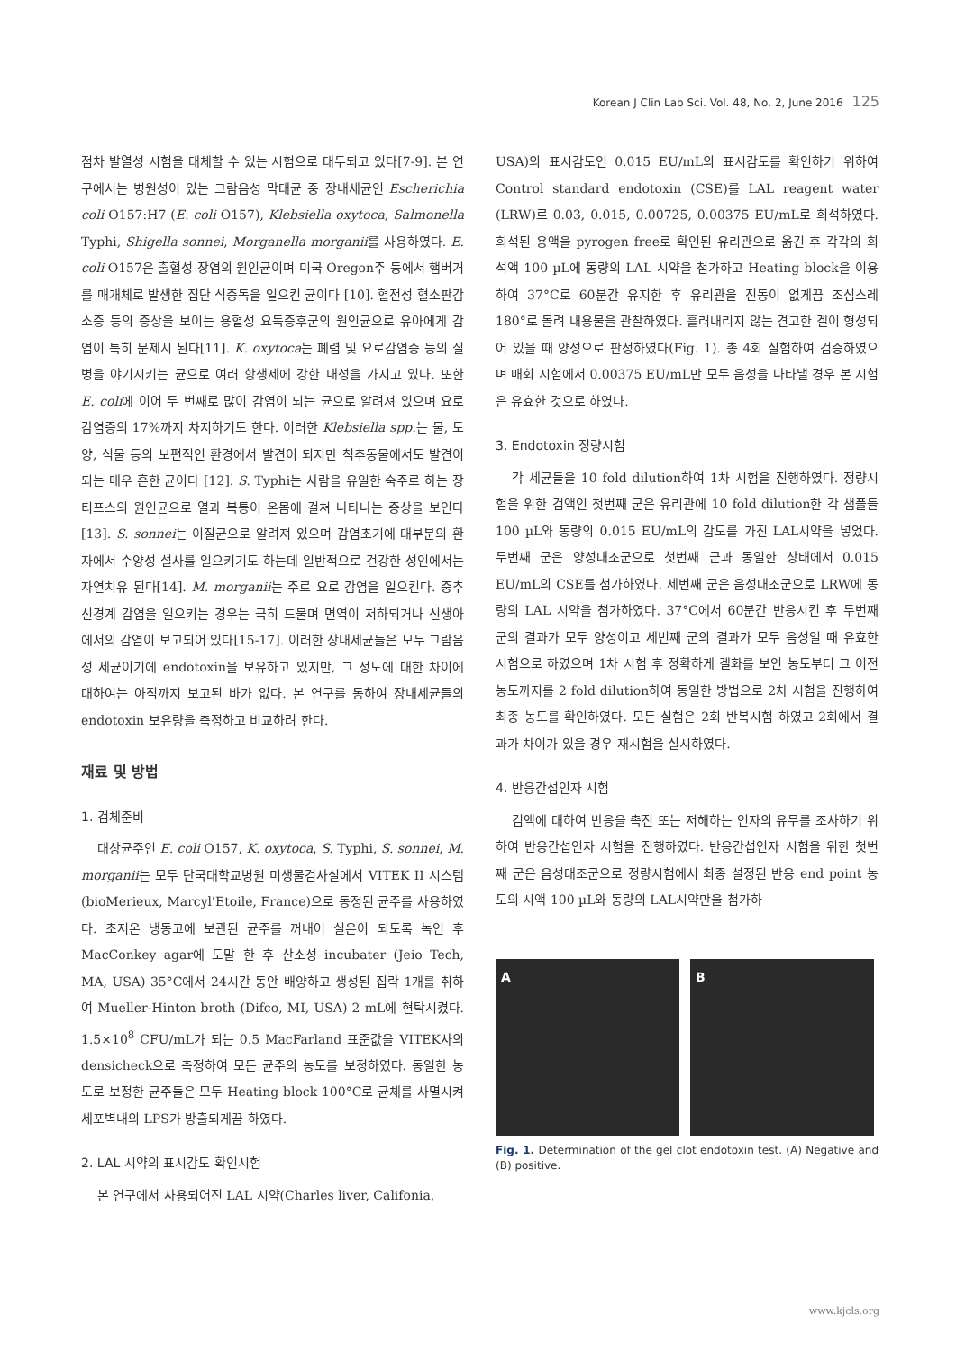Korean J Clin Lab Sci. Vol. 48, No. 2, June 2016 125
점차 발열성 시험을 대체할 수 있는 시험으로 대두되고 있다[7-9]. 본 연구에서는 병원성이 있는 그람음성 막대균 중 장내세균인 Escherichia coli O157:H7 (E. coli O157), Klebsiella oxytoca, Salmonella Typhi, Shigella sonnei, Morganella morganii를 사용하였다. E. coli O157은 출혈성 장염의 원인균이며 미국 Oregon주 등에서 햄버거를 매개체로 발생한 집단 식중독을 일으킨 균이다 [10]. 혈전성 혈소판감소증 등의 증상을 보이는 용혈성 요독증후군의 원인균으로 유아에게 감염이 특히 문제시 된다[11]. K. oxytoca는 폐렴 및 요로감염증 등의 질병을 야기시키는 균으로 여러 항생제에 강한 내성을 가지고 있다. 또한 E. coli에 이어 두 번째로 많이 감염이 되는 균으로 알려져 있으며 요로감염증의 17%까지 차지하기도 한다. 이러한 Klebsiella spp. 는 물, 토양, 식물 등의 보편적인 환경에서 발견이 되지만 척추동물에서도 발견이 되는 매우 흔한 균이다 [12]. S. Typhi는 사람을 유일한 숙주로 하는 장티프스의 원인균으로 열과 복통이 온몸에 걸쳐 나타나는 증상을 보인다[13]. S. sonnei는 이질균으로 알려져 있으며 감염초기에 대부분의 환자에서 수양성 설사를 일으키기도 하는데 일반적으로 건강한 성인에서는 자연치유 된다[14]. M. morganii는 주로 요로 감염을 일으킨다. 중추신경계 감염을 일으키는 경우는 극히 드물며 면역이 저하되거나 신생아에서의 감염이 보고되어 있다[15-17]. 이러한 장내세균들은 모두 그람음성 세균이기에 endotoxin을 보유하고 있지만, 그 정도에 대한 차이에 대하여는 아직까지 보고된 바가 없다. 본 연구를 통하여 장내세균들의 endotoxin 보유량을 측정하고 비교하려 한다.
재료 및 방법
1. 검체준비
대상균주인 E. coli O157, K. oxytoca, S. Typhi, S. sonnei, M. morganii는 모두 단국대학교병원 미생물검사실에서 VITEK II 시스템(bioMerieux, Marcyl'Etoile, France)으로 동정된 균주를 사용하였다. 초저온 냉동고에 보관된 균주를 꺼내어 실온이 되도록 녹인 후 MacConkey agar에 도말 한 후 산소성 incubater (Jeio Tech, MA, USA) 35°C에서 24시간 동안 배양하고 생성된 집락 1개를 취하여 Mueller-Hinton broth (Difco, MI, USA) 2 mL에 현탁시켰다. 1.5×10<sup>8</sup> CFU/mL가 되는 0.5 MacFarland 표준값을 VITEK사의 densicheck으로 측정하여 모든 균주의 농도를 보정하였다. 동일한 농도로 보정한 균주들은 모두 Heating block 100°C로 균체를 사멸시켜 세포벽내의 LPS가 방출되게끔 하였다.
2. LAL 시약의 표시감도 확인시험
본 연구에서 사용되어진 LAL 시약(Charles liver, Califonia,
USA)의 표시감도인 0.015 EU/mL의 표시감도를 확인하기 위하여 Control standard endotoxin (CSE)를 LAL reagent water (LRW)로 0.03, 0.015, 0.00725, 0.00375 EU/mL로 희석하였다. 희석된 용액을 pyrogen free로 확인된 유리관으로 옮긴 후 각각의 희석액 100 µL에 동량의 LAL 시약을 첨가하고 Heating block을 이용하여 37°C로 60분간 유지한 후 유리관을 진동이 없게끔 조심스레 180°로 돌려 내용물을 관찰하였다. 흘러내리지 않는 견고한 겔이 형성되어 있을 때 양성으로 판정하였다(Fig. 1). 총 4회 실험하여 검증하였으며 매회 시험에서 0.00375 EU/mL만 모두 음성을 나타낼 경우 본 시험은 유효한 것으로 하였다.
3. Endotoxin 정량시험
각 세균들을 10 fold dilution하여 1차 시험을 진행하였다. 정량시험을 위한 검액인 첫번째 군은 유리관에 10 fold dilution한 각 샘플들 100 µL와 동량의 0.015 EU/mL의 감도를 가진 LAL시약을 넣었다. 두번째 군은 양성대조군으로 첫번째 군과 동일한 상태에서 0.015 EU/mL의 CSE를 첨가하였다. 세번째 군은 음성대조군으로 LRW에 동량의 LAL 시약을 첨가하였다. 37°C에서 60분간 반응시킨 후 두번째 군의 결과가 모두 양성이고 세번째 군의 결과가 모두 음성일 때 유효한 시험으로 하였으며 1차 시험 후 정확하게 겔화를 보인 농도부터 그 이전 농도까지를 2 fold dilution하여 동일한 방법으로 2차 시험을 진행하여 최종 농도를 확인하였다. 모든 실험은 2회 반복시험 하였고 2회에서 결과가 차이가 있을 경우 재시험을 실시하였다.
4. 반응간섭인자 시험
검액에 대하여 반응을 촉진 또는 저해하는 인자의 유무를 조사하기 위하여 반응간섭인자 시험을 진행하였다. 반응간섭인자 시험을 위한 첫번째 군은 음성대조군으로 정량시험에서 최종 설정된 반응 end point 농도의 시액 100 µL와 동량의 LAL시약만을 첨가하
A B
Fig. 1. Determination of the gel clot endotoxin test. (A) Negative and (B) positive.
www.kjcls.org